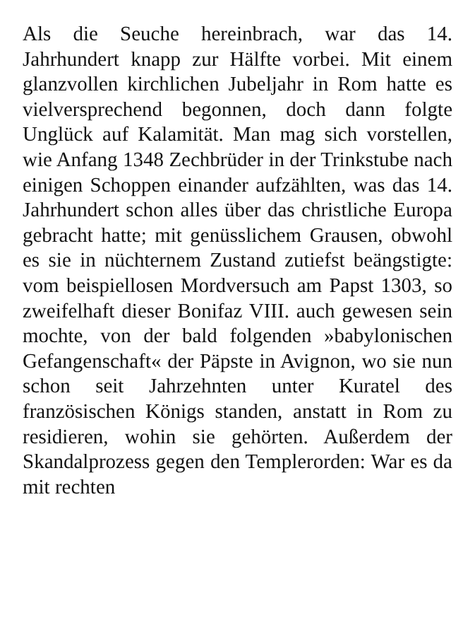Als die Seuche hereinbrach, war das 14. Jahrhundert knapp zur Hälfte vorbei. Mit einem glanzvollen kirchlichen Jubeljahr in Rom hatte es vielversprechend begonnen, doch dann folgte Unglück auf Kalamität. Man mag sich vorstellen, wie Anfang 1348 Zechbrüder in der Trinkstube nach einigen Schoppen einander aufzählten, was das 14. Jahrhundert schon alles über das christliche Europa gebracht hatte; mit genüsslichem Grausen, obwohl es sie in nüchternem Zustand zutiefst beängstigte: vom beispiellosen Mordversuch am Papst 1303, so zweifelhaft dieser Bonifaz VIII. auch gewesen sein mochte, von der bald folgenden »babylonischen Gefangenschaft« der Päpste in Avignon, wo sie nun schon seit Jahrzehnten unter Kuratel des französischen Königs standen, anstatt in Rom zu residieren, wohin sie gehörten. Außerdem der Skandalprozess gegen den Templerorden: War es da mit rechten